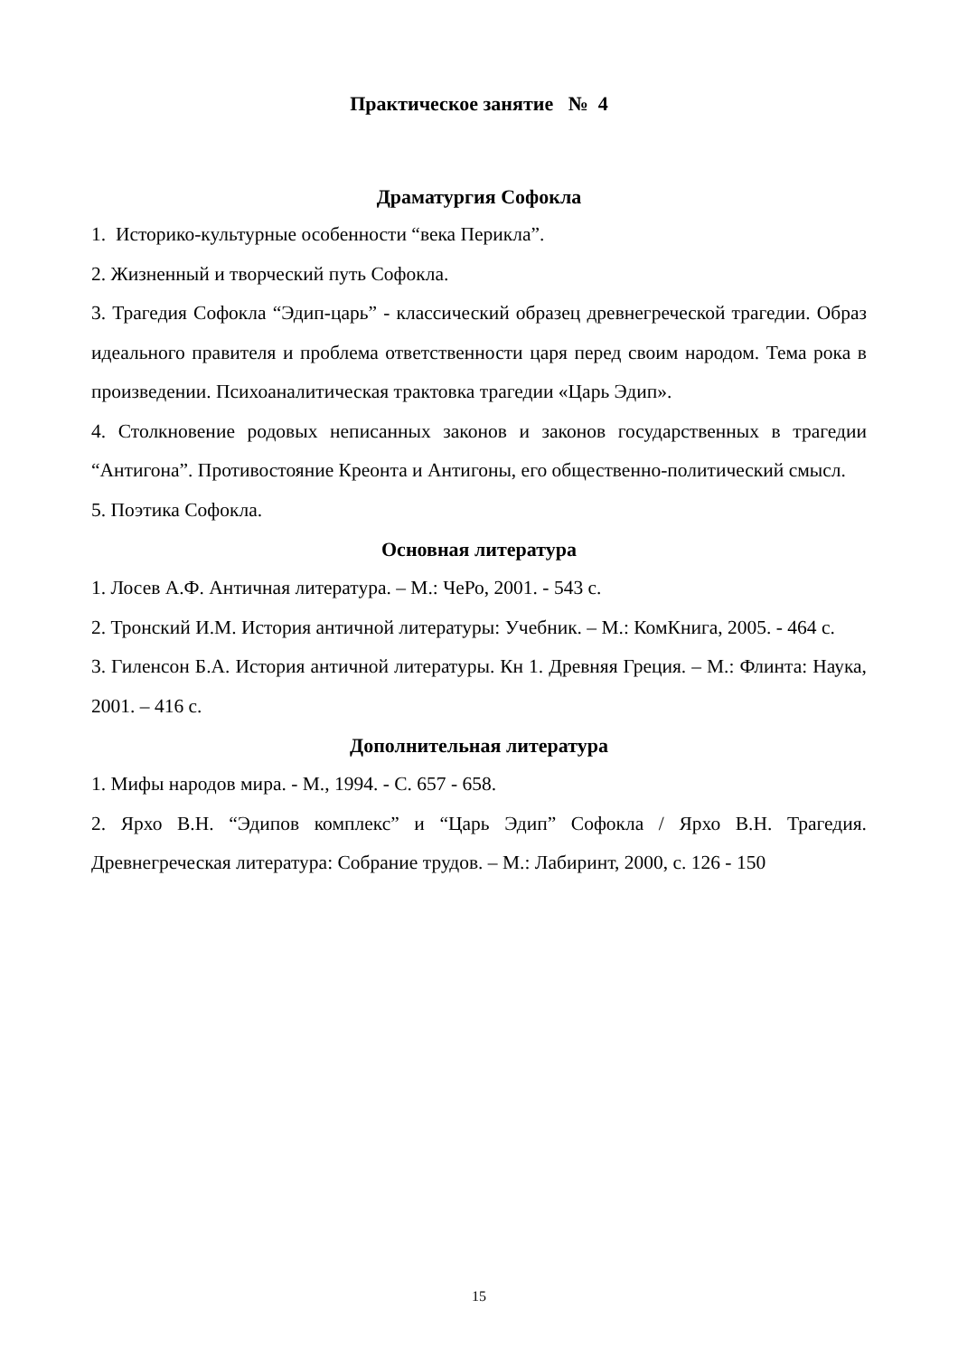Практическое занятие № 4
Драматургия Софокла
1. Историко-культурные особенности “века Перикла”.
2. Жизненный и творческий путь Софокла.
3. Трагедия Софокла “Эдип-царь” - классический образец древнегреческой трагедии. Образ идеального правителя и проблема ответственности царя перед своим народом. Тема рока в произведении. Психоаналитическая трактовка трагедии «Царь Эдип».
4. Столкновение родовых неписанных законов и законов государственных в трагедии “Антигона”. Противостояние Креонта и Антигоны, его общественно-политический смысл.
5. Поэтика Софокла.
Основная литература
1. Лосев А.Ф. Античная литература. – М.: ЧеРо, 2001. - 543 с.
2. Тронский И.М. История античной литературы: Учебник. – М.: КомКнига, 2005. - 464 с.
3. Гиленсон Б.А. История античной литературы. Кн 1. Древняя Греция. – М.: Флинта: Наука, 2001. – 416 с.
Дополнительная литература
1. Мифы народов мира. - М., 1994. - С. 657 - 658.
2. Ярхо В.Н. “Эдипов комплекс” и “Царь Эдип” Софокла / Ярхо В.Н. Трагедия. Древнегреческая литература: Собрание трудов. – М.: Лабиринт, 2000, с. 126 - 150
15